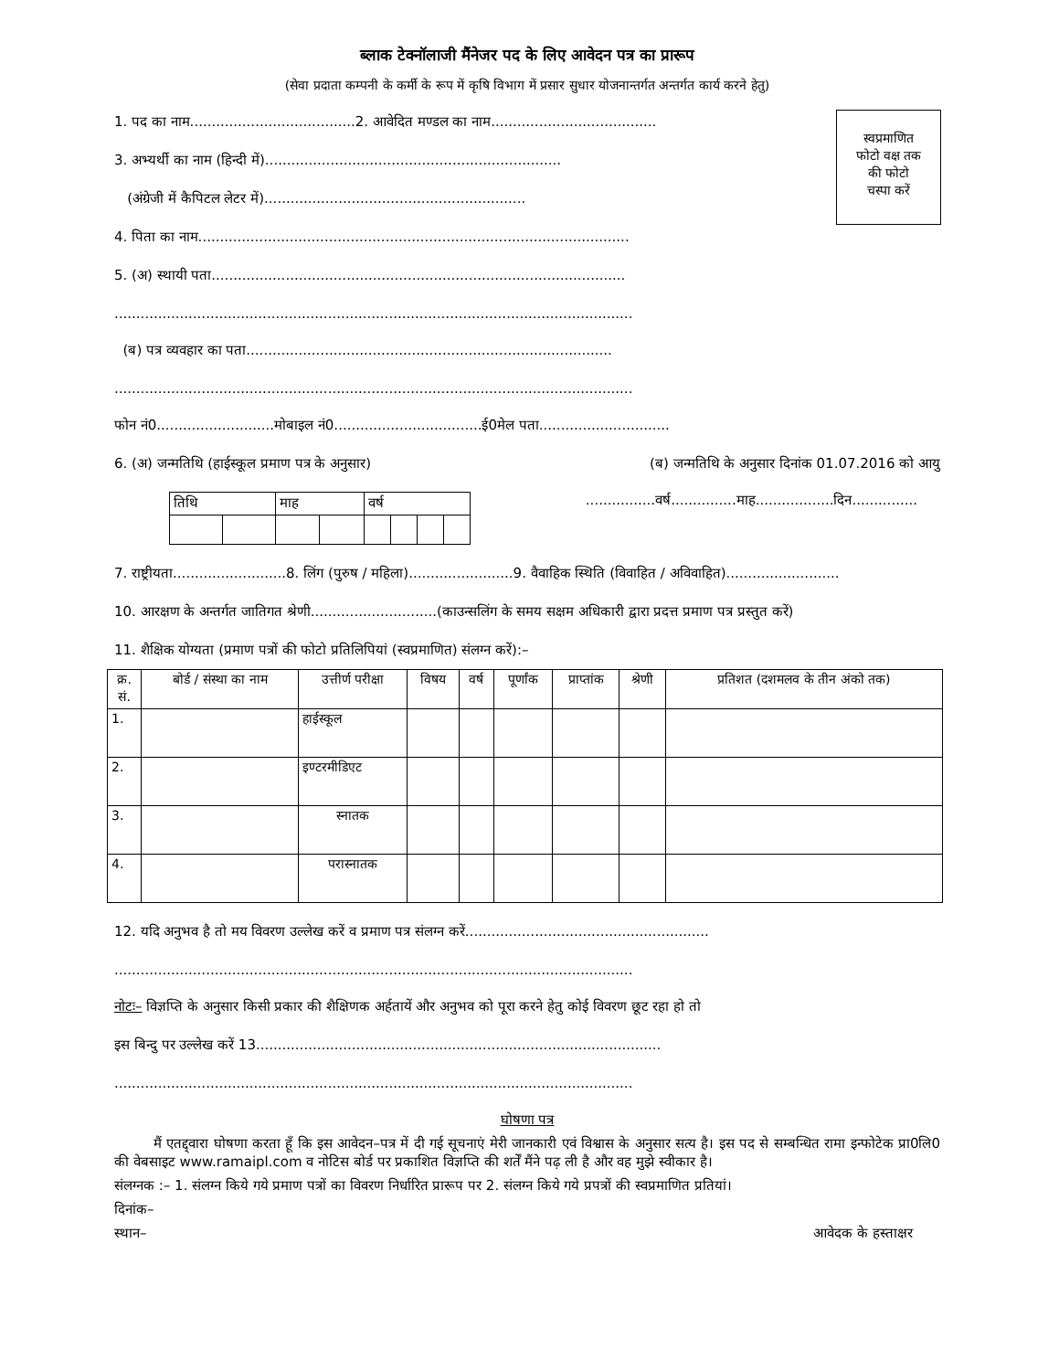ब्लाक टेक्नॉलाजी मैंनेजर पद के लिए आवेदन पत्र का प्रारूप
(सेवा प्रदाता कम्पनी के कर्मी के रूप में कृषि विभाग में प्रसार सुधार योजनान्तर्गत अन्तर्गत कार्य करने हेतु)
स्वप्रमाणित
फोटो वक्ष तक
की फोटो
चस्पा करें
1. पद का नाम......................................2. आवेदित मण्डल का नाम......................................
3. अभ्यर्थी का नाम (हिन्दी में)....................................................................
(अंग्रेजी में कैपिटल लेटर में)............................................................
4. पिता का नाम...................................................................................................
5. (अ) स्थायी पता...............................................................................................
.......................................................................................................................
(ब) पत्र व्यवहार का पता....................................................................................
.......................................................................................................................
फोन नं0...........................मोबाइल नं0..................................ई0मेल पता..............................
6. (अ) जन्मतिथि (हाईस्कूल प्रमाण पत्र के अनुसार) (ब) जन्मतिथि के अनुसार दिनांक 01.07.2016 को आयु
| तिथि | | माह | | वर्ष | | | |
................वर्ष...............माह..................दिन...............
7. राष्ट्रीयता..........................8. लिंग (पुरुष / महिला)........................9. वैवाहिक स्थिति (विवाहित / अविवाहित)..........................
10. आरक्षण के अन्तर्गत जातिगत श्रेणी.............................(काउन्सलिंग के समय सक्षम अधिकारी द्वारा प्रदत्त प्रमाण पत्र प्रस्तुत करें)
11. शैक्षिक योग्यता (प्रमाण पत्रों की फोटो प्रतिलिपियां (स्वप्रमाणित) संलग्न करें):–
| क्र. सं. | बोर्ड / संस्था का नाम | उत्तीर्ण परीक्षा | विषय | वर्ष | पूर्णांक | प्राप्तांक | श्रेणी | प्रतिशत (दशमलव के तीन अंको तक) |
| --- | --- | --- | --- | --- | --- | --- | --- | --- |
| 1. | | हाईस्कूल | | | | | | |
| 2. | | इण्टरमीडिएट | | | | | | |
| 3. | | स्नातक | | | | | | |
| 4. | | परास्नातक | | | | | | |
12. यदि अनुभव है तो मय विवरण उल्लेख करें व प्रमाण पत्र संलग्न करें........................................................
.......................................................................................................................
नोटः– विज्ञप्ति के अनुसार किसी प्रकार की शैक्षिणक अर्हतायें और अनुभव को पूरा करने हेतु कोई विवरण छूट रहा हो तो
इस बिन्दु पर उल्लेख करें 13.............................................................................................
.......................................................................................................................
घोषणा पत्र
मैं एतद्द्वारा घोषणा करता हूँ कि इस आवेदन–पत्र में दी गई सूचनाएं मेरी जानकारी एवं विश्वास के अनुसार सत्य है। इस पद से सम्बन्धित रामा इन्फोटेक प्रा0लि0 की वेबसाइट www.ramaipl.com व नोटिस बोर्ड पर प्रकाशित विज्ञप्ति की शर्तें मैंने पढ़ ली है और वह मुझे स्वीकार है।
संलग्नक :– 1. संलग्न किये गये प्रमाण पत्रों का विवरण निर्धारित प्रारूप पर 2. संलग्न किये गये प्रपत्रों की स्वप्रमाणित प्रतियां।
दिनांक–
स्थान– आवेदक के हस्ताक्षर